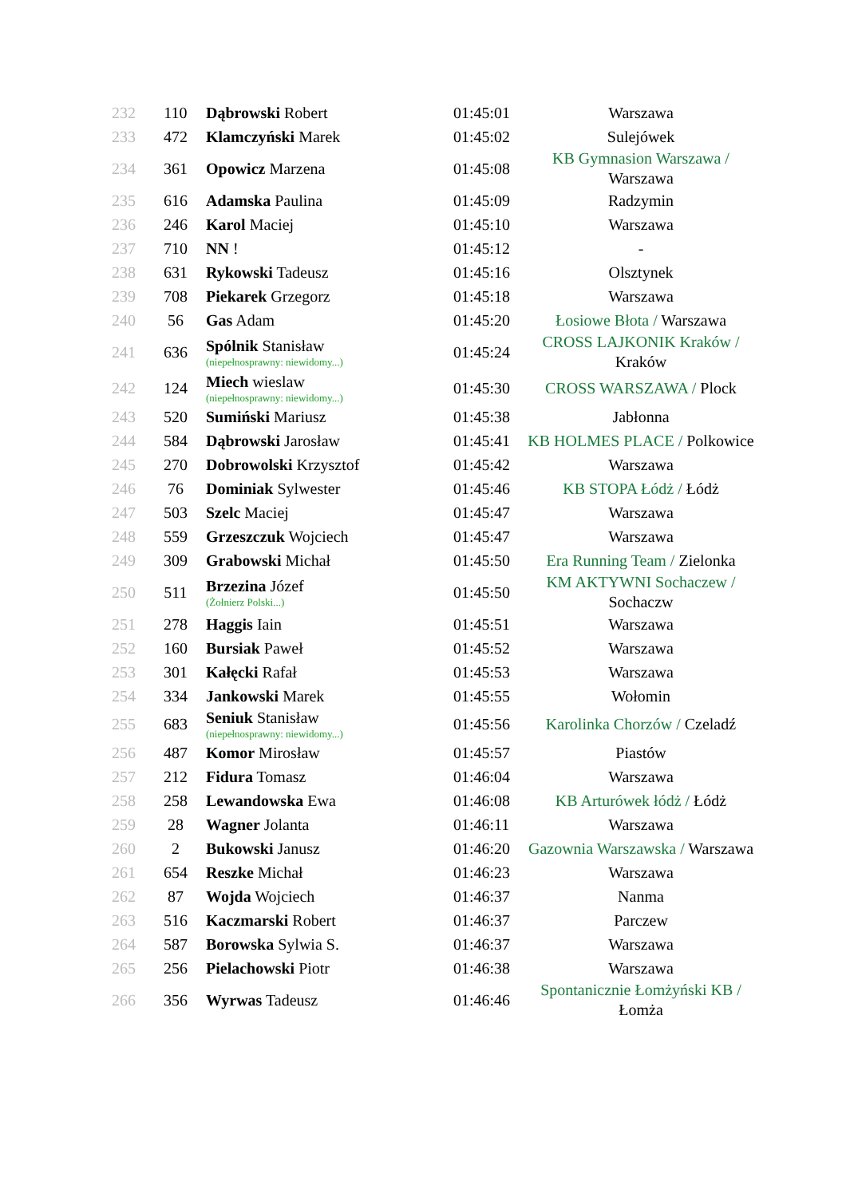| 232 | 110 | Dąbrowski Robert | 01:45:01 | Warszawa |
| 233 | 472 | Klamczyński Marek | 01:45:02 | Sulejówek |
| 234 | 361 | Opowicz Marzena | 01:45:08 | KB Gymnasion Warszawa / Warszawa |
| 235 | 616 | Adamska Paulina | 01:45:09 | Radzymin |
| 236 | 246 | Karol Maciej | 01:45:10 | Warszawa |
| 237 | 710 | NN ! | 01:45:12 | - |
| 238 | 631 | Rykowski Tadeusz | 01:45:16 | Olsztynek |
| 239 | 708 | Piekarek Grzegorz | 01:45:18 | Warszawa |
| 240 | 56 | Gas Adam | 01:45:20 | Łosiowe Błota / Warszawa |
| 241 | 636 | Spólnik Stanisław (niepełnosprawny: niewidomy...) | 01:45:24 | CROSS LAJKONIK Kraków / Kraków |
| 242 | 124 | Miech wieslaw (niepełnosprawny: niewidomy...) | 01:45:30 | CROSS WARSZAWA / Plock |
| 243 | 520 | Sumiński Mariusz | 01:45:38 | Jabłonna |
| 244 | 584 | Dąbrowski Jarosław | 01:45:41 | KB HOLMES PLACE / Polkowice |
| 245 | 270 | Dobrowolski Krzysztof | 01:45:42 | Warszawa |
| 246 | 76 | Dominiak Sylwester | 01:45:46 | KB STOPA Łódż / Łódż |
| 247 | 503 | Szelc Maciej | 01:45:47 | Warszawa |
| 248 | 559 | Grzeszczuk Wojciech | 01:45:47 | Warszawa |
| 249 | 309 | Grabowski Michał | 01:45:50 | Era Running Team / Zielonka |
| 250 | 511 | Brzezina Józef (Żołnierz Polski...) | 01:45:50 | KM AKTYWNI Sochaczew / Sochaczw |
| 251 | 278 | Haggis Iain | 01:45:51 | Warszawa |
| 252 | 160 | Bursiak Paweł | 01:45:52 | Warszawa |
| 253 | 301 | Kałęcki Rafał | 01:45:53 | Warszawa |
| 254 | 334 | Jankowski Marek | 01:45:55 | Wołomin |
| 255 | 683 | Seniuk Stanisław (niepełnosprawny: niewidomy...) | 01:45:56 | Karolinka Chorzów / Czeladź |
| 256 | 487 | Komor Mirosław | 01:45:57 | Piastów |
| 257 | 212 | Fidura Tomasz | 01:46:04 | Warszawa |
| 258 | 258 | Lewandowska Ewa | 01:46:08 | KB Arturówek łódż / Łódż |
| 259 | 28 | Wagner Jolanta | 01:46:11 | Warszawa |
| 260 | 2 | Bukowski Janusz | 01:46:20 | Gazownia Warszawska / Warszawa |
| 261 | 654 | Reszke Michał | 01:46:23 | Warszawa |
| 262 | 87 | Wojda Wojciech | 01:46:37 | Nanma |
| 263 | 516 | Kaczmarski Robert | 01:46:37 | Parczew |
| 264 | 587 | Borowska Sylwia S. | 01:46:37 | Warszawa |
| 265 | 256 | Pielachowski Piotr | 01:46:38 | Warszawa |
| 266 | 356 | Wyrwas Tadeusz | 01:46:46 | Spontanicznie Łomżyński KB / Łomża |